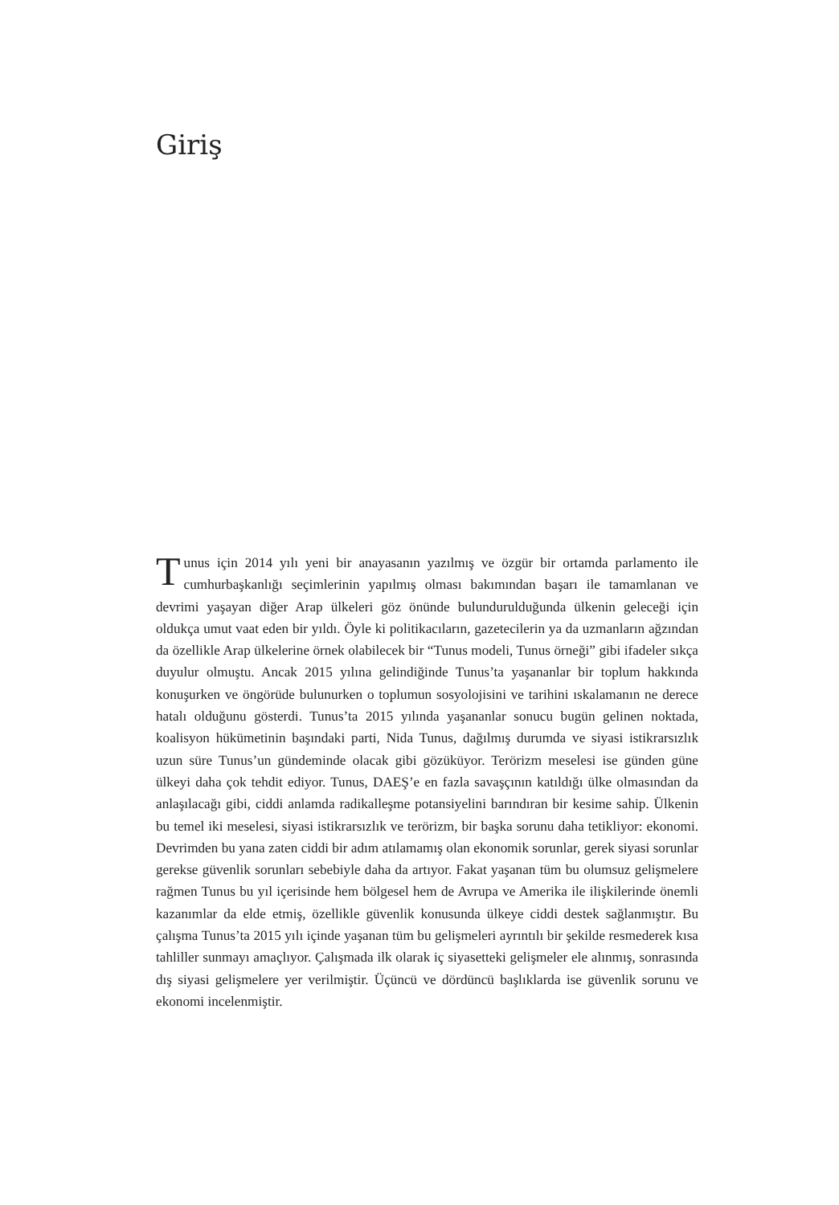Giriş
Tunus için 2014 yılı yeni bir anayasanın yazılmış ve özgür bir ortamda parlamento ile cumhurbaşkanlığı seçimlerinin yapılmış olması bakımından başarı ile tamamlanan ve devrimi yaşayan diğer Arap ülkeleri göz önünde bulundurulduğunda ülkenin geleceği için oldukça umut vaat eden bir yıldı. Öyle ki politikacıların, gazetecilerin ya da uzmanların ağzından da özellikle Arap ülkelerine örnek olabilecek bir “Tunus modeli, Tunus örneği” gibi ifadeler sıkça duyulur olmuştu. Ancak 2015 yılına gelindiğinde Tunus’ta yaşananlar bir toplum hakkında konuşurken ve öngörüde bulunurken o toplumun sosyolojisini ve tarihini ıskalamanın ne derece hatalı olduğunu gösterdi. Tunus’ta 2015 yılında yaşananlar sonucu bugün gelinen noktada, koalisyon hükümetinin başındaki parti, Nida Tunus, dağılmış durumda ve siyasi istikrarsızlık uzun süre Tunus’un gündeminde olacak gibi gözüküyor. Terörizm meselesi ise günden güne ülkeyi daha çok tehdit ediyor. Tunus, DAEŞ’e en fazla savaşçının katıldığı ülke olmasından da anlaşılacağı gibi, ciddi anlamda radikalleşme potansiyelini barındıran bir kesime sahip. Ülkenin bu temel iki meselesi, siyasi istikrarsızlık ve terörizm, bir başka sorunu daha tetikliyor: ekonomi. Devrimden bu yana zaten ciddi bir adım atılamamış olan ekonomik sorunlar, gerek siyasi sorunlar gerekse güvenlik sorunları sebebiyle daha da artıyor. Fakat yaşanan tüm bu olumsuz gelişmelere rağmen Tunus bu yıl içerisinde hem bölgesel hem de Avrupa ve Amerika ile ilişkilerinde önemli kazanımlar da elde etmiş, özellikle güvenlik konusunda ülkeye ciddi destek sağlanmıştır. Bu çalışma Tunus’ta 2015 yılı içinde yaşanan tüm bu gelişmeleri ayrıntılı bir şekilde resmederek kısa tahliller sunmayı amaçlıyor. Çalışmada ilk olarak iç siyasetteki gelişmeler ele alınmış, sonrasında dış siyasi gelişmelere yer verilmiştir. Üçüncü ve dördüncü başlıklarda ise güvenlik sorunu ve ekonomi incelenmiştir.